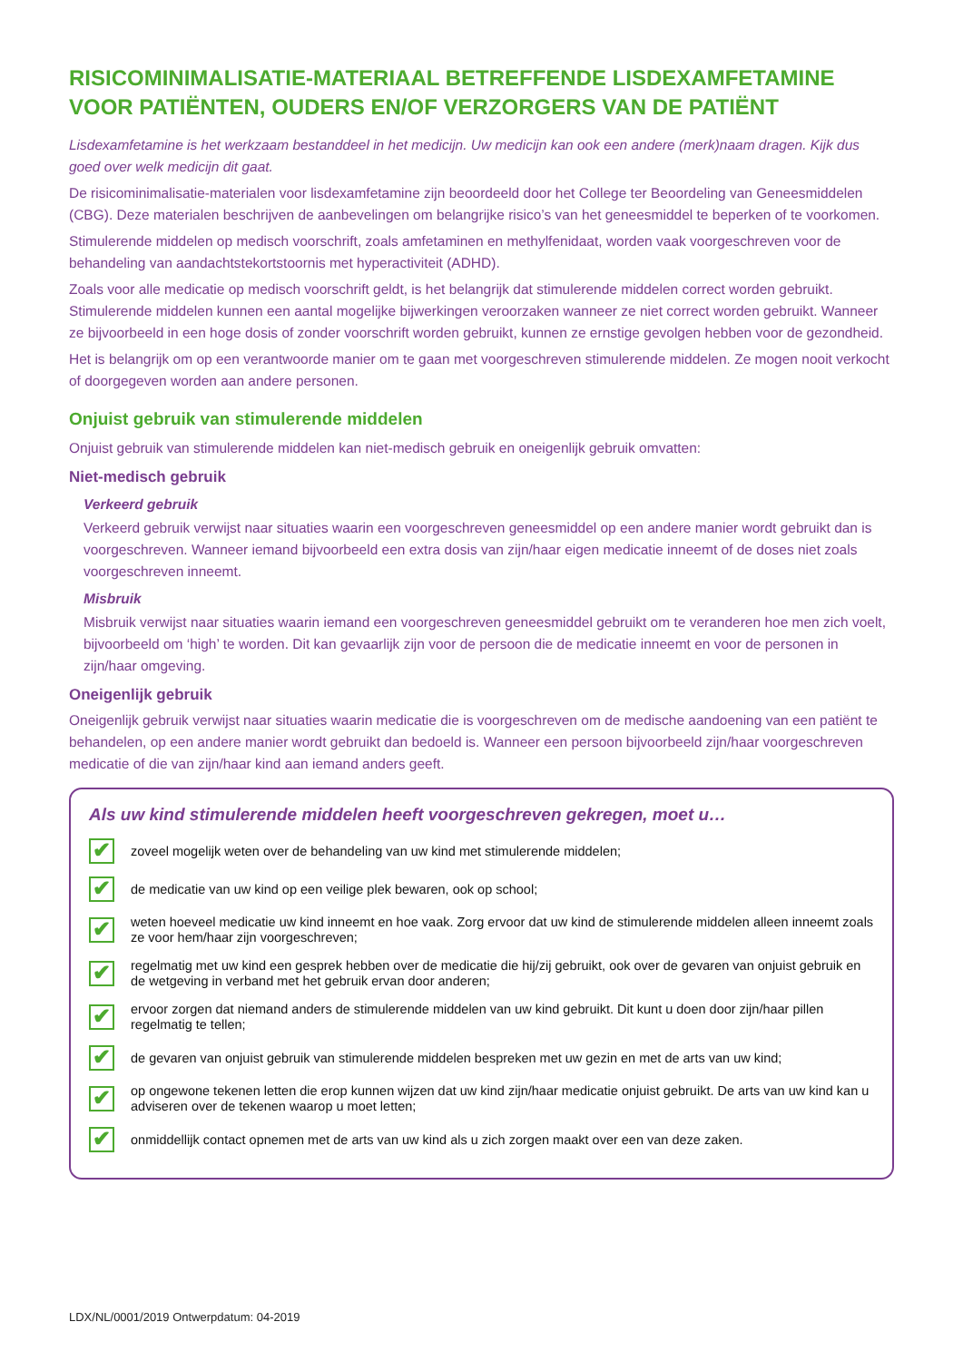RISICOMINIMALISATIE-MATERIAAL BETREFFENDE LISDEXAMFETAMINE VOOR PATIËNTEN, OUDERS EN/OF VERZORGERS VAN DE PATIËNT
Lisdexamfetamine is het werkzaam bestanddeel in het medicijn. Uw medicijn kan ook een andere (merk)naam dragen. Kijk dus goed over welk medicijn dit gaat.
De risicominimalisatie-materialen voor lisdexamfetamine zijn beoordeeld door het College ter Beoordeling van Geneesmiddelen (CBG). Deze materialen beschrijven de aanbevelingen om belangrijke risico’s van het geneesmiddel te beperken of te voorkomen.
Stimulerende middelen op medisch voorschrift, zoals amfetaminen en methylfenidaat, worden vaak voorgeschreven voor de behandeling van aandachtstekortstoornis met hyperactiviteit (ADHD).
Zoals voor alle medicatie op medisch voorschrift geldt, is het belangrijk dat stimulerende middelen correct worden gebruikt. Stimulerende middelen kunnen een aantal mogelijke bijwerkingen veroorzaken wanneer ze niet correct worden gebruikt. Wanneer ze bijvoorbeeld in een hoge dosis of zonder voorschrift worden gebruikt, kunnen ze ernstige gevolgen hebben voor de gezondheid.
Het is belangrijk om op een verantwoorde manier om te gaan met voorgeschreven stimulerende middelen. Ze mogen nooit verkocht of doorgegeven worden aan andere personen.
Onjuist gebruik van stimulerende middelen
Onjuist gebruik van stimulerende middelen kan niet-medisch gebruik en oneigenlijk gebruik omvatten:
Niet-medisch gebruik
Verkeerd gebruik
Verkeerd gebruik verwijst naar situaties waarin een voorgeschreven geneesmiddel op een andere manier wordt gebruikt dan is voorgeschreven. Wanneer iemand bijvoorbeeld een extra dosis van zijn/haar eigen medicatie inneemt of de doses niet zoals voorgeschreven inneemt.
Misbruik
Misbruik verwijst naar situaties waarin iemand een voorgeschreven geneesmiddel gebruikt om te veranderen hoe men zich voelt, bijvoorbeeld om ‘high’ te worden. Dit kan gevaarlijk zijn voor de persoon die de medicatie inneemt en voor de personen in zijn/haar omgeving.
Oneigenlijk gebruik
Oneigenlijk gebruik verwijst naar situaties waarin medicatie die is voorgeschreven om de medische aandoening van een patiënt te behandelen, op een andere manier wordt gebruikt dan bedoeld is. Wanneer een persoon bijvoorbeeld zijn/haar voorgeschreven medicatie of die van zijn/haar kind aan iemand anders geeft.
Als uw kind stimulerende middelen heeft voorgeschreven gekregen, moet u…
✔ zoveel mogelijk weten over de behandeling van uw kind met stimulerende middelen;
✔ de medicatie van uw kind op een veilige plek bewaren, ook op school;
✔ weten hoeveel medicatie uw kind inneemt en hoe vaak. Zorg ervoor dat uw kind de stimulerende middelen alleen inneemt zoals ze voor hem/haar zijn voorgeschreven;
✔ regelmatig met uw kind een gesprek hebben over de medicatie die hij/zij gebruikt, ook over de gevaren van onjuist gebruik en de wetgeving in verband met het gebruik ervan door anderen;
✔ ervoor zorgen dat niemand anders de stimulerende middelen van uw kind gebruikt. Dit kunt u doen door zijn/haar pillen regelmatig te tellen;
✔ de gevaren van onjuist gebruik van stimulerende middelen bespreken met uw gezin en met de arts van uw kind;
✔ op ongewone tekenen letten die erop kunnen wijzen dat uw kind zijn/haar medicatie onjuist gebruikt. De arts van uw kind kan u adviseren over de tekenen waarop u moet letten;
✔ onmiddellijk contact opnemen met de arts van uw kind als u zich zorgen maakt over een van deze zaken.
LDX/NL/0001/2019 Ontwerpdatum: 04-2019